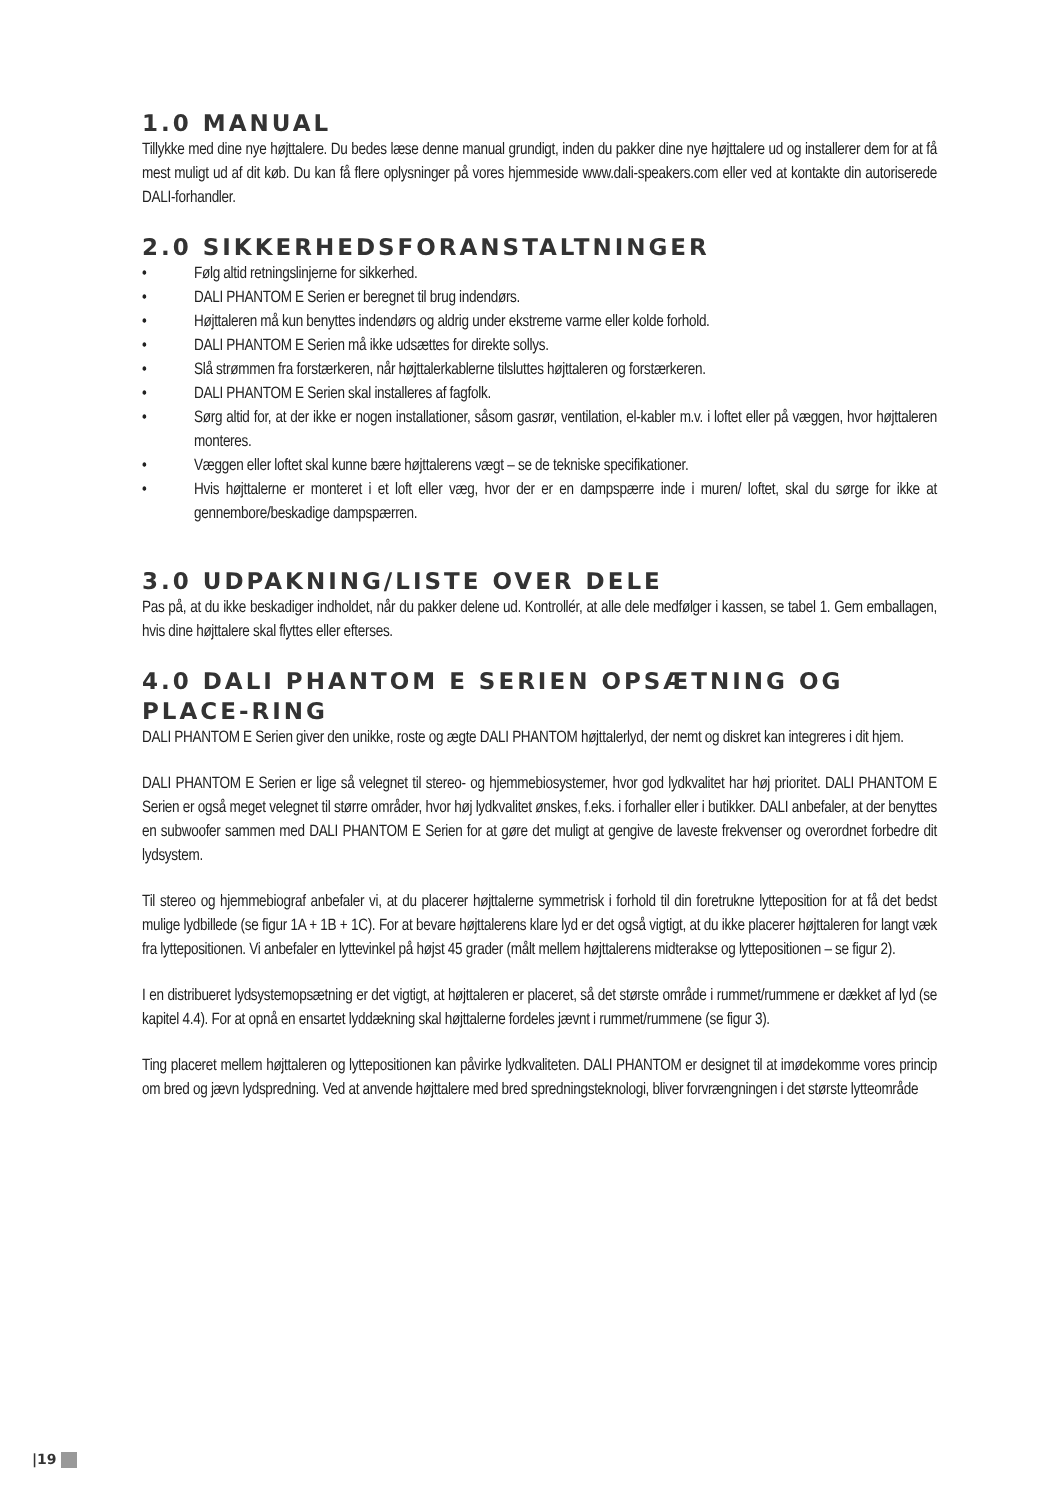1.0 MANUAL
Tillykke med dine nye højttalere. Du bedes læse denne manual grundigt, inden du pakker dine nye højttalere ud og installerer dem for at få mest muligt ud af dit køb. Du kan få flere oplysninger på vores hjemmeside www.dali-speakers.com eller ved at kontakte din autoriserede DALI-forhandler.
2.0 SIKKERHEDSFORANSTALTNINGER
• Følg altid retningslinjerne for sikkerhed.
• DALI PHANTOM E Serien er beregnet til brug indendørs.
• Højttaleren må kun benyttes indendørs og aldrig under ekstreme varme eller kolde forhold.
• DALI PHANTOM E Serien må ikke udsættes for direkte sollys.
• Slå strømmen fra forstærkeren, når højttalerkablerne tilsluttes højttaleren og forstærkeren.
• DALI PHANTOM E Serien skal installeres af fagfolk.
• Sørg altid for, at der ikke er nogen installationer, såsom gasrør, ventilation, el-kabler m.v. i loftet eller på væggen, hvor højttaleren monteres.
• Væggen eller loftet skal kunne bære højttalerens vægt – se de tekniske specifikationer.
• Hvis højttalerne er monteret i et loft eller væg, hvor der er en dampspærre inde i muren/ loftet, skal du sørge for ikke at gennembore/beskadige dampspærren.
3.0 UDPAKNING/LISTE OVER DELE
Pas på, at du ikke beskadiger indholdet, når du pakker delene ud. Kontrollér, at alle dele medfølger i kassen, se tabel 1. Gem emballagen, hvis dine højttalere skal flyttes eller efterses.
4.0 DALI PHANTOM E SERIEN OPSÆTNING OG PLACE-RING
DALI PHANTOM E Serien giver den unikke, roste og ægte DALI PHANTOM højttalerlyd, der nemt og diskret kan integreres i dit hjem.
DALI PHANTOM E Serien er lige så velegnet til stereo- og hjemmebiosystemer, hvor god lydkvalitet har høj prioritet. DALI PHANTOM E Serien er også meget velegnet til større områder, hvor høj lydkvalitet ønskes, f.eks. i forhaller eller i butikker. DALI anbefaler, at der benyttes en subwoofer sammen med DALI PHANTOM E Serien for at gøre det muligt at gengive de laveste frekvenser og overordnet forbedre dit lydsystem.
Til stereo og hjemmebiograf anbefaler vi, at du placerer højttalerne symmetrisk i forhold til din foretrukne lytteposition for at få det bedst mulige lydbillede (se figur 1A + 1B + 1C). For at bevare højttalerens klare lyd er det også vigtigt, at du ikke placerer højttaleren for langt væk fra lyttepositionen. Vi anbefaler en lyttevinkel på højst 45 grader (målt mellem højttalerens midterakse og lyttepositionen – se figur 2).
I en distribueret lydsystemopsætning er det vigtigt, at højttaleren er placeret, så det største område i rummet/rummene er dækket af lyd (se kapitel 4.4). For at opnå en ensartet lyddækning skal højttalerne fordeles jævnt i rummet/rummene (se figur 3).
Ting placeret mellem højttaleren og lyttepositionen kan påvirke lydkvaliteten. DALI PHANTOM er designet til at imødekomme vores princip om bred og jævn lydspredning. Ved at anvende højttalere med bred spredningsteknologi, bliver forvrængningen i det største lytteområde
|19